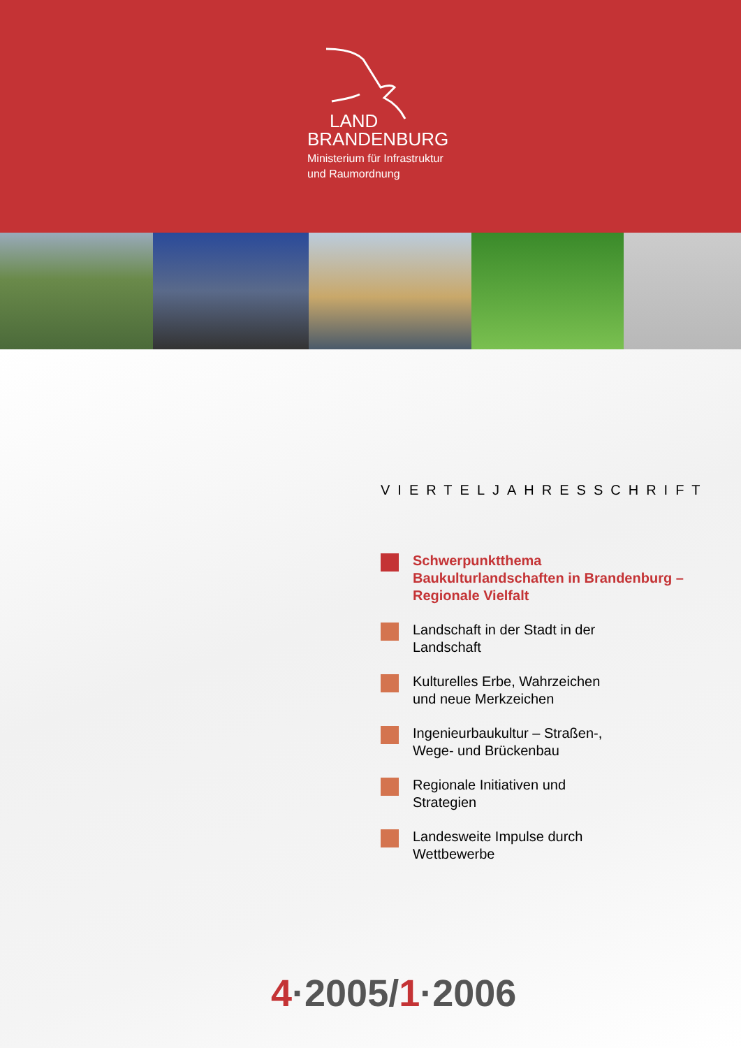LAND
BRANDENBURG
Ministerium für Infrastruktur
und Raumordnung
VIERTELJAHRESSCHRIFT
Schwerpunktthema
Baukulturlandschaften in Brandenburg –
Regionale Vielfalt
Landschaft in der Stadt in der
Landschaft
Kulturelles Erbe, Wahrzeichen
und neue Merkzeichen
Ingenieurbaukultur – Straßen-,
Wege- und Brückenbau
Regionale Initiativen und
Strategien
Landesweite Impulse durch
Wettbewerbe
4·2005/1·2006